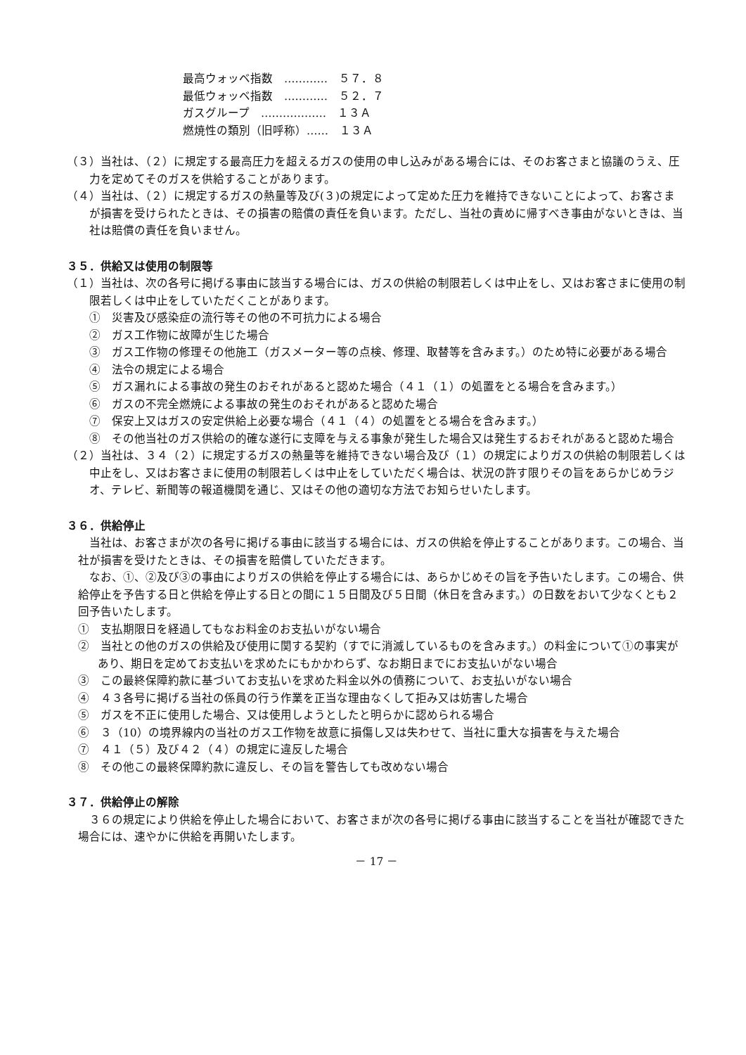最高ウォッベ指数　…………　５７．８
最低ウォッベ指数　…………　５２．７
ガスグループ　………………　１３Ａ
燃焼性の類別（旧呼称）……　１３Ａ
（３）当社は、（２）に規定する最高圧力を超えるガスの使用の申し込みがある場合には、そのお客さまと協議のうえ、圧力を定めてそのガスを供給することがあります。
（４）当社は、（２）に規定するガスの熱量等及び(３)の規定によって定めた圧力を維持できないことによって、お客さまが損害を受けられたときは、その損害の賠償の責任を負います。ただし、当社の責めに帰すべき事由がないときは、当社は賠償の責任を負いません。
３５．供給又は使用の制限等
（１）当社は、次の各号に掲げる事由に該当する場合には、ガスの供給の制限若しくは中止をし、又はお客さまに使用の制限若しくは中止をしていただくことがあります。
①　災害及び感染症の流行等その他の不可抗力による場合
②　ガス工作物に故障が生じた場合
③　ガス工作物の修理その他施工（ガスメーター等の点検、修理、取替等を含みます。）のため特に必要がある場合
④　法令の規定による場合
⑤　ガス漏れによる事故の発生のおそれがあると認めた場合（４１（１）の処置をとる場合を含みます。）
⑥　ガスの不完全燃焼による事故の発生のおそれがあると認めた場合
⑦　保安上又はガスの安定供給上必要な場合（４１（４）の処置をとる場合を含みます。）
⑧　その他当社のガス供給の的確な遂行に支障を与える事象が発生した場合又は発生するおそれがあると認めた場合
（２）当社は、３４（２）に規定するガスの熱量等を維持できない場合及び（１）の規定によりガスの供給の制限若しくは中止をし、又はお客さまに使用の制限若しくは中止をしていただく場合は、状況の許す限りその旨をあらかじめラジオ、テレビ、新聞等の報道機関を通じ、又はその他の適切な方法でお知らせいたします。
３６．供給停止
当社は、お客さまが次の各号に掲げる事由に該当する場合には、ガスの供給を停止することがあります。この場合、当社が損害を受けたときは、その損害を賠償していただきます。
なお、①、②及び③の事由によりガスの供給を停止する場合には、あらかじめその旨を予告いたします。この場合、供給停止を予告する日と供給を停止する日との間に１５日間及び５日間（休日を含みます。）の日数をおいて少なくとも２回予告いたします。
①　支払期限日を経過してもなお料金のお支払いがない場合
②　当社との他のガスの供給及び使用に関する契約（すでに消滅しているものを含みます。）の料金について①の事実があり、期日を定めてお支払いを求めたにもかかわらず、なお期日までにお支払いがない場合
③　この最終保障約款に基づいてお支払いを求めた料金以外の債務について、お支払いがない場合
④　４３各号に掲げる当社の係員の行う作業を正当な理由なくして拒み又は妨害した場合
⑤　ガスを不正に使用した場合、又は使用しようとしたと明らかに認められる場合
⑥　３（10）の境界線内の当社のガス工作物を故意に損傷し又は失わせて、当社に重大な損害を与えた場合
⑦　４１（５）及び４２（４）の規定に違反した場合
⑧　その他この最終保障約款に違反し、その旨を警告しても改めない場合
３７．供給停止の解除
３６の規定により供給を停止した場合において、お客さまが次の各号に掲げる事由に該当することを当社が確認できた場合には、速やかに供給を再開いたします。
－ 17 －